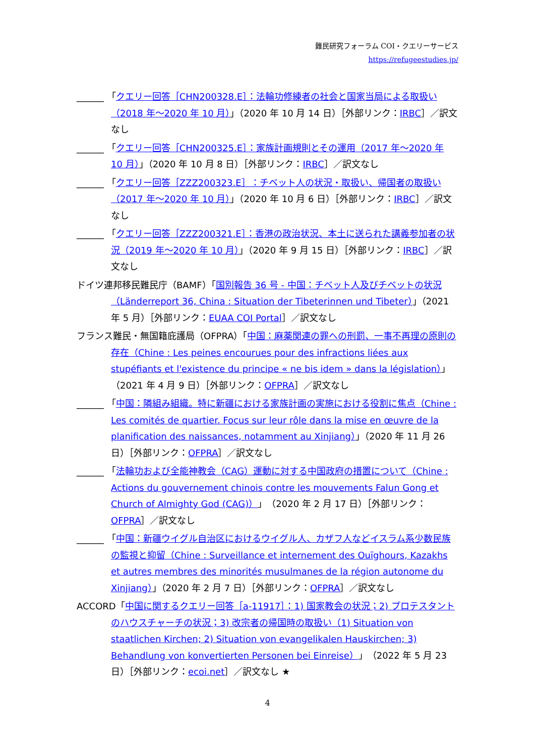難民研究フォーラム COI・クエリーサービス
https://refugeestudies.jp/
______ 「クエリー回答［CHN200328.E］：法輪功修練者の社会と国家当局による取扱い（2018 年～2020 年 10 月）」（2020 年 10 月 14 日）［外部リンク：IRBC］／訳文なし
______ 「クエリー回答［CHN200325.E］：家族計画規則とその運用（2017 年～2020 年 10 月）」（2020 年 10 月 8 日）［外部リンク：IRBC］／訳文なし
______ 「クエリー回答［ZZZ200323.E］：チベット人の状況・取扱い、帰国者の取扱い（2017 年～2020 年 10 月）」（2020 年 10 月 6 日）［外部リンク：IRBC］／訳文なし
______ 「クエリー回答［ZZZ200321.E］：香港の政治状況、本土に送られた講義参加者の状況（2019 年～2020 年 10 月）」（2020 年 9 月 15 日）［外部リンク：IRBC］／訳文なし
ドイツ連邦移民難民庁（BAMF）「国別報告 36 号 - 中国：チベット人及びチベットの状況（Länderreport 36, China : Situation der Tibeterinnen und Tibeter）」（2021 年 5 月）［外部リンク：EUAA COI Portal］／訳文なし
フランス難民・無国籍庇護局（OFPRA）「中国：麻薬関連の罪への刑罰、一事不再理の原則の存在（Chine : Les peines encourues pour des infractions liées aux stupéfiants et l'existence du principe « ne bis idem » dans la législation）」（2021 年 4 月 9 日）［外部リンク：OFPRA］／訳文なし
______ 「中国：隣組み組織。特に新疆における家族計画の実施における役割に焦点（Chine : Les comités de quartier. Focus sur leur rôle dans la mise en œuvre de la planification des naissances, notamment au Xinjiang）」（2020 年 11 月 26 日）［外部リンク：OFPRA］／訳文なし
______ 「法輪功および全能神教会（CAG）運動に対する中国政府の措置について（Chine : Actions du gouvernement chinois contre les mouvements Falun Gong et Church of Almighty God (CAG)）」（2020 年 2 月 17 日）［外部リンク：OFPRA］／訳文なし
______ 「中国：新疆ウイグル自治区におけるウイグル人、カザフ人などイスラム系少数民族の監視と抑留（Chine : Surveillance et internement des Ouïghours, Kazakhs et autres membres des minorités musulmanes de la région autonome du Xinjiang）」（2020 年 2 月 7 日）［外部リンク：OFPRA］／訳文なし
ACCORD「中国に関するクエリー回答［a-11917］：1) 国家教会の状況；2) プロテスタントのハウスチャーチの状況；3) 改宗者の帰国時の取扱い（1) Situation von staatlichen Kirchen; 2) Situation von evangelikalen Hauskirchen; 3) Behandlung von konvertierten Personen bei Einreise）」（2022 年 5 月 23 日）［外部リンク：ecoi.net］／訳文なし ★
4